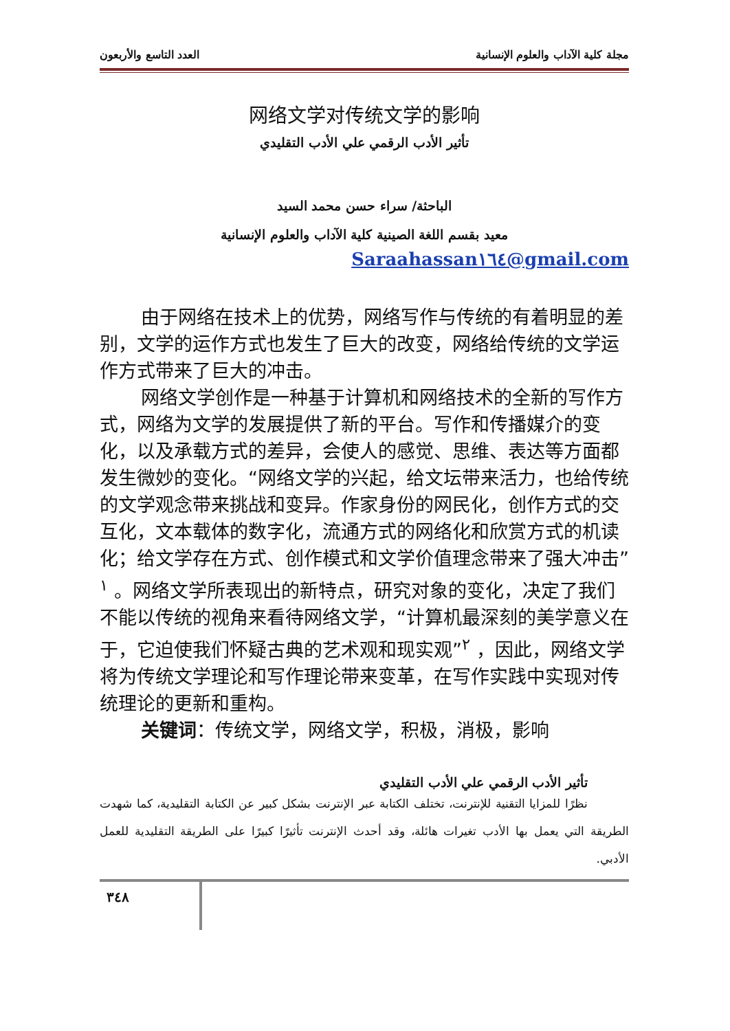مجلة كلية الآداب والعلوم الإنسانية العدد التاسع والأربعون
网络文学对传统文学的影响
تأثير الأدب الرقمي علي الأدب التقليدي
الباحثة/ سراء حسن محمد السيد
معيد بقسم اللغة الصينية كلية الآداب والعلوم الإنسانية
Saraahassan١٦٤@gmail.com
由于网络在技术上的优势，网络写作与传统的有着明显的差别，文学的运作方式也发生了巨大的改变，网络给传统的文学运作方式带来了巨大的冲击。
网络文学创作是一种基于计算机和网络技术的全新的写作方式，网络为文学的发展提供了新的平台。写作和传播媒介的变化，以及承载方式的差异，会使人的感觉、思维、表达等方面都发生微妙的变化。“网络文学的兴起，给文坛带来活力，也给传统的文学观念带来挑战和变异。作家身份的网民化，创作方式的交互化，文本载体的数字化，流通方式的网络化和欣赏方式的机读化；给文学存在方式、创作模式和文学价值理念带来了强大冲击”<sup>١</sup> 。网络文学所表现出的新特点，研究对象的变化，决定了我们不能以传统的视角来看待网络文学，“计算机最深刻的美学意义在于，它迫使我们怀疑古典的艺术观和现实观”<sup>٢</sup> ，因此，网络文学将为传统文学理论和写作理论带来变革，在写作实践中实现对传统理论的更新和重构。
关键词：传统文学，网络文学，积极，消极，影响
تأثير الأدب الرقمي علي الأدب التقليدي
نظرًا للمزايا التقنية للإنترنت، تختلف الكتابة عبر الإنترنت بشكل كبير عن الكتابة التقليدية، كما شهدت الطريقة التي يعمل بها الأدب تغيرات هائلة، وقد أحدث الإنترنت تأثيرًا كبيرًا على الطريقة التقليدية للعمل الأدبي.
٣٤٨